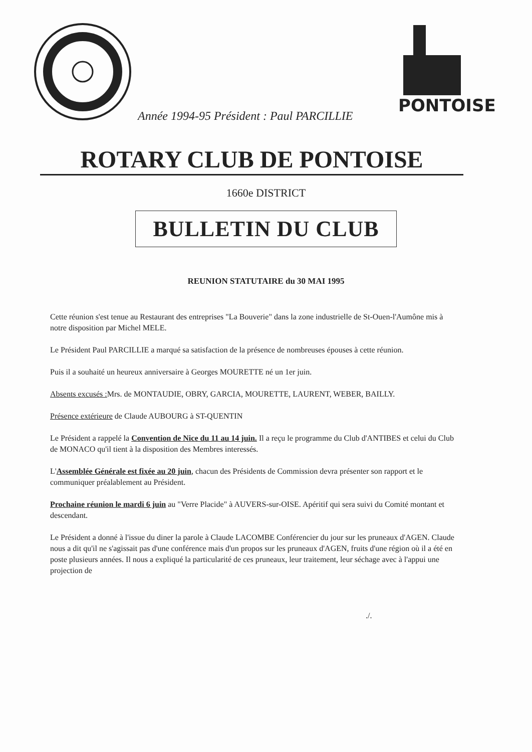Année 1994-95 Président : Paul PARCILLIE
PONTOISE
ROTARY CLUB DE PONTOISE
1660e DISTRICT
BULLETIN DU CLUB
REUNION STATUTAIRE du 30 MAI 1995
Cette réunion s'est tenue au Restaurant des entreprises "La Bouverie" dans la zone industrielle de St-Ouen-l'Aumône mis à notre disposition par Michel MELE.
Le Président Paul PARCILLIE a marqué sa satisfaction de la présence de nombreuses épouses à cette réunion.
Puis il a souhaité un heureux anniversaire à Georges MOURETTE né un 1er juin.
Absents excusés : Mrs. de MONTAUDIE, OBRY, GARCIA, MOURETTE, LAURENT, WEBER, BAILLY.
Présence extérieure de Claude AUBOURG à ST-QUENTIN
Le Président a rappelé la Convention de Nice du 11 au 14 juin. Il a reçu le programme du Club d'ANTIBES et celui du Club de MONACO qu'il tient à la disposition des Membres interessés.
L'Assemblée Générale est fixée au 20 juin, chacun des Présidents de Commission devra présenter son rapport et le communiquer préalablement au Président.
Prochaine réunion le mardi 6 juin au "Verre Placide" à AUVERS-sur-OISE. Apéritif qui sera suivi du Comité montant et descendant.
Le Président a donné à l'issue du diner la parole à Claude LACOMBE Conférencier du jour sur les pruneaux d'AGEN. Claude nous a dit qu'il ne s'agissait pas d'une conférence mais d'un propos sur les pruneaux d'AGEN, fruits d'une région où il a été en poste plusieurs années. Il nous a expliqué la particularité de ces pruneaux, leur traitement, leur séchage avec à l'appui une projection de
./.